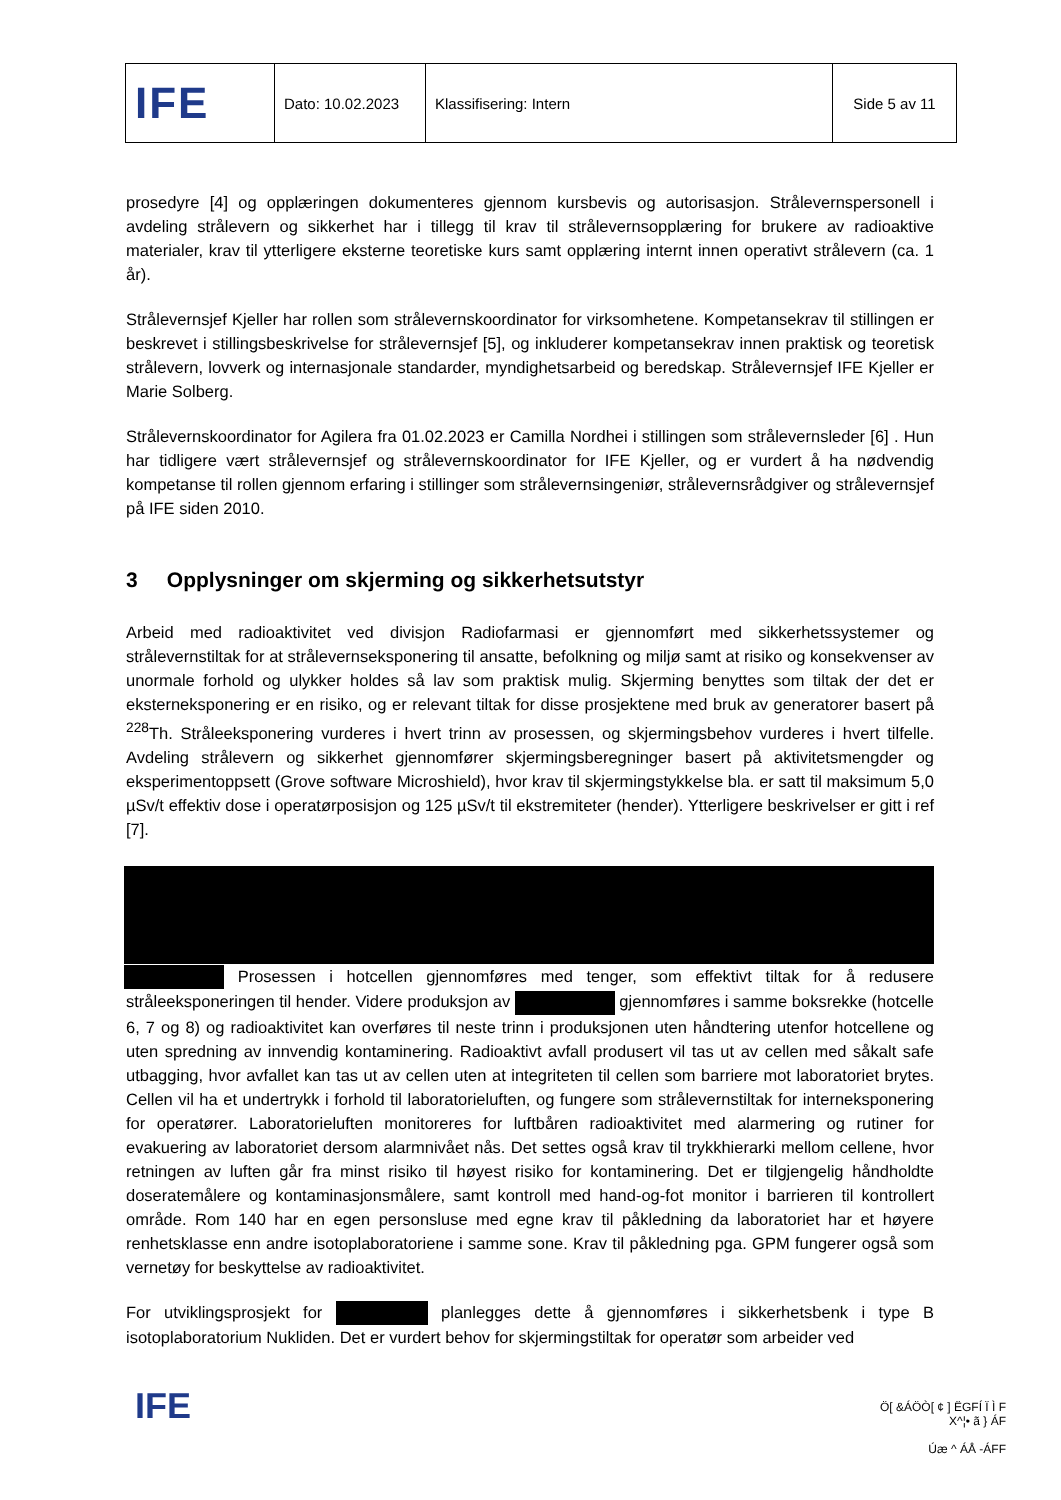| IFE | Dato: 10.02.2023 | Klassifisering: Intern | Side 5 av 11 |
prosedyre [4] og opplæringen dokumenteres gjennom kursbevis og autorisasjon. Strålevernspersonell i avdeling strålevern og sikkerhet har i tillegg til krav til strålevernsopplæring for brukere av radioaktive materialer, krav til ytterligere eksterne teoretiske kurs samt opplæring internt innen operativt strålevern (ca. 1 år).
Strålevernsjef Kjeller har rollen som strålevernskoordinator for virksomhetene. Kompetansekrav til stillingen er beskrevet i stillingsbeskrivelse for strålevernsjef [5], og inkluderer kompetansekrav innen praktisk og teoretisk strålevern, lovverk og internasjonale standarder, myndighetsarbeid og beredskap. Strålevernsjef IFE Kjeller er Marie Solberg.
Strålevernskoordinator for Agilera fra 01.02.2023 er Camilla Nordhei i stillingen som strålevernsleder [6] . Hun har tidligere vært strålevernsjef og strålevernskoordinator for IFE Kjeller, og er vurdert å ha nødvendig kompetanse til rollen gjennom erfaring i stillinger som strålevernsingeniør, strålevernsrådgiver og strålevernsjef på IFE siden 2010.
3 Opplysninger om skjerming og sikkerhetsutstyr
Arbeid med radioaktivitet ved divisjon Radiofarmasi er gjennomført med sikkerhetssystemer og strålevernstiltak for at strålevernseksponering til ansatte, befolkning og miljø samt at risiko og konsekvenser av unormale forhold og ulykker holdes så lav som praktisk mulig. Skjerming benyttes som tiltak der det er eksterneksponering er en risiko, og er relevant tiltak for disse prosjektene med bruk av generatorer basert på <sup>228</sup>Th. Stråleeksponering vurderes i hvert trinn av prosessen, og skjermingsbehov vurderes i hvert tilfelle. Avdeling strålevern og sikkerhet gjennomfører skjermingsberegninger basert på aktivitetsmengder og eksperimentoppsett (Grove software Microshield), hvor krav til skjermingstykkelse bla. er satt til maksimum 5,0 µSv/t effektiv dose i operatørposisjon og 125 µSv/t til ekstremiteter (hender). Ytterligere beskrivelser er gitt i ref [7].
Prosessen i hotcellen gjennomføres med tenger, som effektivt tiltak for å redusere stråleeksponeringen til hender. Videre produksjon av gjennomføres i samme boksrekke (hotcelle 6, 7 og 8) og radioaktivitet kan overføres til neste trinn i produksjonen uten håndtering utenfor hotcellene og uten spredning av innvendig kontaminering. Radioaktivt avfall produsert vil tas ut av cellen med såkalt safe utbagging, hvor avfallet kan tas ut av cellen uten at integriteten til cellen som barriere mot laboratoriet brytes. Cellen vil ha et undertrykk i forhold til laboratorieluften, og fungere som strålevernstiltak for interneksponering for operatører. Laboratorieluften monitoreres for luftbåren radioaktivitet med alarmering og rutiner for evakuering av laboratoriet dersom alarmnivået nås. Det settes også krav til trykkhierarki mellom cellene, hvor retningen av luften går fra minst risiko til høyest risiko for kontaminering. Det er tilgjengelig håndholdte doseratemålere og kontaminasjonsmålere, samt kontroll med hand-og-fot monitor i barrieren til kontrollert område. Rom 140 har en egen personsluse med egne krav til påkledning da laboratoriet har et høyere renhetsklasse enn andre isotoplaboratoriene i samme sone. Krav til påkledning pga. GPM fungerer også som vernetøy for beskyttelse av radioaktivitet.
For utviklingsprosjekt for planlegges dette å gjennomføres i sikkerhetsbenk i type B isotoplaboratorium Nukliden. Det er vurdert behov for skjermingstiltak for operatør som arbeider ved
IFE
Ö[ &ÁÖÒ[ ¢ ] ËGFÍ Ï Ì F
X^¦• ã } ÁF
Úæ ^ ÁÅ -ÁFF